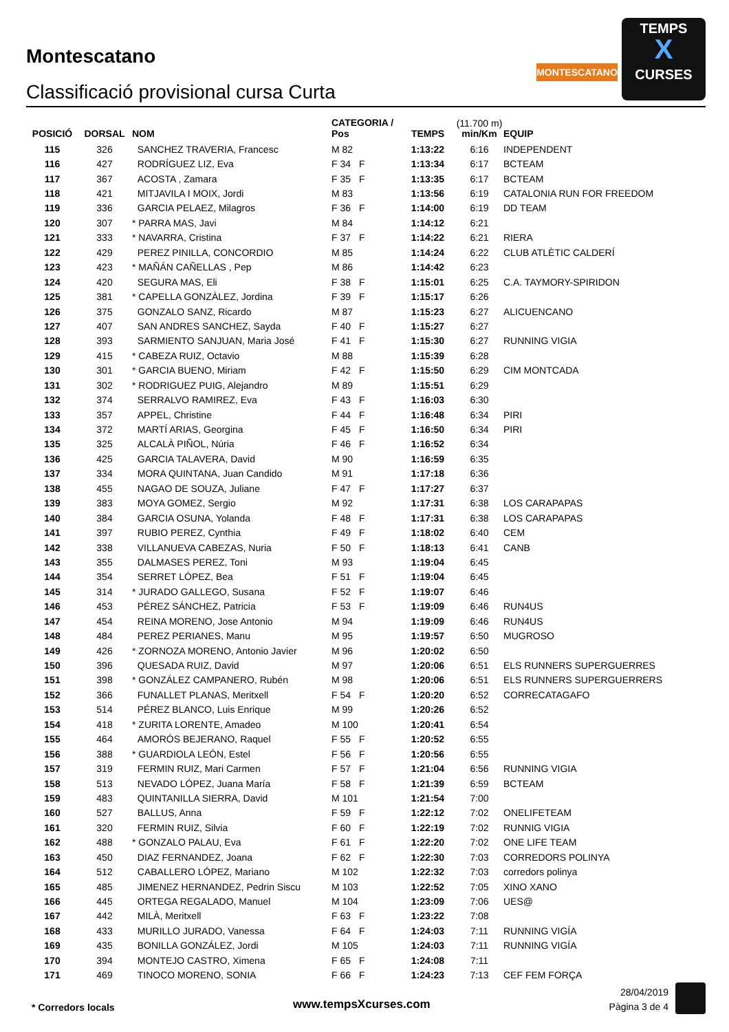Montescatano
Classificació provisional cursa Curta
MONTESCATANO
TEMPS
X
CURSES
| POSICIÓ | DORSAL | NOM | CATEGORIA / Pos | | TEMPS | (11.700 m) min/Km | EQUIP |
| --- | --- | --- | --- | --- | --- | --- | --- |
| 115 | 326 | SANCHEZ TRAVERIA, Francesc | M 82 | | 1:13:22 | 6:16 | INDEPENDENT |
| 116 | 427 | RODRÍGUEZ LIZ, Eva | F 34 | F | 1:13:34 | 6:17 | BCTEAM |
| 117 | 367 | ACOSTA , Zamara | F 35 | F | 1:13:35 | 6:17 | BCTEAM |
| 118 | 421 | MITJAVILA I MOIX, Jordi | M 83 | | 1:13:56 | 6:19 | CATALONIA RUN FOR FREEDOM |
| 119 | 336 | GARCIA PELAEZ, Milagros | F 36 | F | 1:14:00 | 6:19 | DD TEAM |
| 120 | 307 | * PARRA MAS, Javi | M 84 | | 1:14:12 | 6:21 | |
| 121 | 333 | * NAVARRA, Cristina | F 37 | F | 1:14:22 | 6:21 | RIERA |
| 122 | 429 | PEREZ PINILLA, CONCORDIO | M 85 | | 1:14:24 | 6:22 | CLUB ATLÈTIC CALDERÍ |
| 123 | 423 | * MAÑÁN CAÑELLAS , Pep | M 86 | | 1:14:42 | 6:23 | |
| 124 | 420 | SEGURA MAS, Eli | F 38 | F | 1:15:01 | 6:25 | C.A. TAYMORY-SPIRIDON |
| 125 | 381 | * CAPELLA GONZÀLEZ, Jordina | F 39 | F | 1:15:17 | 6:26 | |
| 126 | 375 | GONZALO SANZ, Ricardo | M 87 | | 1:15:23 | 6:27 | ALICUENCANO |
| 127 | 407 | SAN ANDRES SANCHEZ, Sayda | F 40 | F | 1:15:27 | 6:27 | |
| 128 | 393 | SARMIENTO SANJUAN, Maria José | F 41 | F | 1:15:30 | 6:27 | RUNNING VIGIA |
| 129 | 415 | * CABEZA RUIZ, Octavio | M 88 | | 1:15:39 | 6:28 | |
| 130 | 301 | * GARCIA BUENO, Miriam | F 42 | F | 1:15:50 | 6:29 | CIM MONTCADA |
| 131 | 302 | * RODRIGUEZ PUIG, Alejandro | M 89 | | 1:15:51 | 6:29 | |
| 132 | 374 | SERRALVO RAMIREZ, Eva | F 43 | F | 1:16:03 | 6:30 | |
| 133 | 357 | APPEL, Christine | F 44 | F | 1:16:48 | 6:34 | PIRI |
| 134 | 372 | MARTÍ ARIAS, Georgina | F 45 | F | 1:16:50 | 6:34 | PIRI |
| 135 | 325 | ALCALÀ PIÑOL, Núria | F 46 | F | 1:16:52 | 6:34 | |
| 136 | 425 | GARCIA TALAVERA, David | M 90 | | 1:16:59 | 6:35 | |
| 137 | 334 | MORA QUINTANA, Juan Candido | M 91 | | 1:17:18 | 6:36 | |
| 138 | 455 | NAGAO DE SOUZA, Juliane | F 47 | F | 1:17:27 | 6:37 | |
| 139 | 383 | MOYA GOMEZ, Sergio | M 92 | | 1:17:31 | 6:38 | LOS CARAPAPAS |
| 140 | 384 | GARCIA OSUNA, Yolanda | F 48 | F | 1:17:31 | 6:38 | LOS CARAPAPAS |
| 141 | 397 | RUBIO PEREZ, Cynthia | F 49 | F | 1:18:02 | 6:40 | CEM |
| 142 | 338 | VILLANUEVA CABEZAS, Nuria | F 50 | F | 1:18:13 | 6:41 | CANB |
| 143 | 355 | DALMASES PEREZ, Toni | M 93 | | 1:19:04 | 6:45 | |
| 144 | 354 | SERRET LÓPEZ, Bea | F 51 | F | 1:19:04 | 6:45 | |
| 145 | 314 | * JURADO GALLEGO, Susana | F 52 | F | 1:19:07 | 6:46 | |
| 146 | 453 | PÉREZ SÁNCHEZ, Patricia | F 53 | F | 1:19:09 | 6:46 | RUN4US |
| 147 | 454 | REINA MORENO, Jose Antonio | M 94 | | 1:19:09 | 6:46 | RUN4US |
| 148 | 484 | PEREZ PERIANES, Manu | M 95 | | 1:19:57 | 6:50 | MUGROSO |
| 149 | 426 | * ZORNOZA MORENO, Antonio Javier | M 96 | | 1:20:02 | 6:50 | |
| 150 | 396 | QUESADA RUIZ, David | M 97 | | 1:20:06 | 6:51 | ELS RUNNERS SUPERGUERRES |
| 151 | 398 | * GONZÁLEZ CAMPANERO, Rubén | M 98 | | 1:20:06 | 6:51 | ELS RUNNERS SUPERGUERRERS |
| 152 | 366 | FUNALLET PLANAS, Meritxell | F 54 | F | 1:20:20 | 6:52 | CORRECATAGAFO |
| 153 | 514 | PÉREZ BLANCO, Luis Enrique | M 99 | | 1:20:26 | 6:52 | |
| 154 | 418 | * ZURITA LORENTE, Amadeo | M 100 | | 1:20:41 | 6:54 | |
| 155 | 464 | AMORÓS BEJERANO, Raquel | F 55 | F | 1:20:52 | 6:55 | |
| 156 | 388 | * GUARDIOLA LEÓN, Estel | F 56 | F | 1:20:56 | 6:55 | |
| 157 | 319 | FERMIN RUIZ, Mari Carmen | F 57 | F | 1:21:04 | 6:56 | RUNNING VIGIA |
| 158 | 513 | NEVADO LÓPEZ, Juana María | F 58 | F | 1:21:39 | 6:59 | BCTEAM |
| 159 | 483 | QUINTANILLA SIERRA, David | M 101 | | 1:21:54 | 7:00 | |
| 160 | 527 | BALLUS, Anna | F 59 | F | 1:22:12 | 7:02 | ONELIFETEAM |
| 161 | 320 | FERMIN RUIZ, Silvia | F 60 | F | 1:22:19 | 7:02 | RUNNIG VIGIA |
| 162 | 488 | * GONZALO PALAU, Eva | F 61 | F | 1:22:20 | 7:02 | ONE LIFE TEAM |
| 163 | 450 | DIAZ FERNANDEZ, Joana | F 62 | F | 1:22:30 | 7:03 | CORREDORS POLINYA |
| 164 | 512 | CABALLERO LÓPEZ, Mariano | M 102 | | 1:22:32 | 7:03 | corredors polinya |
| 165 | 485 | JIMENEZ HERNANDEZ, Pedrin Siscu | M 103 | | 1:22:52 | 7:05 | XINO XANO |
| 166 | 445 | ORTEGA REGALADO, Manuel | M 104 | | 1:23:09 | 7:06 | UES@ |
| 167 | 442 | MILÀ, Meritxell | F 63 | F | 1:23:22 | 7:08 | |
| 168 | 433 | MURILLO JURADO, Vanessa | F 64 | F | 1:24:03 | 7:11 | RUNNING VIGÍA |
| 169 | 435 | BONILLA GONZÁLEZ, Jordi | M 105 | | 1:24:03 | 7:11 | RUNNING VIGÍA |
| 170 | 394 | MONTEJO CASTRO, Ximena | F 65 | F | 1:24:08 | 7:11 | |
| 171 | 469 | TINOCO MORENO, SONIA | F 66 | F | 1:24:23 | 7:13 | CEF FEM FORÇA |
* Corredors locals www.tempsXcurses.com
28/04/2019
Pàgina 3 de 4